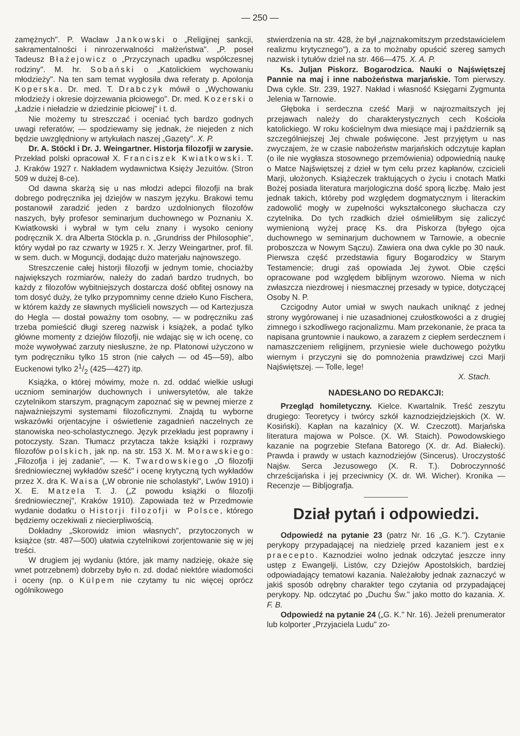— 250 —
zamężnych". P. Wacław Jankowski o „Religijnej sankcji, sakramentalności i ninrozerwalności małżeństwa". „P. poseł Tadeusz Błażejowicz o „Przyczynach upadku współczesnej rodziny". M. hr. Sobański o „Katolickiem wychowaniu młodzieży". Na ten sam temat wygłosiła dwa referaty p. Apolonja Koperska. Dr. med. T. Drabczyk mówił o „Wychowaniu młodzieży i okresie dojrzewania płciowego". Dr. med. Kozerski o „Ładzie i nieładzie w dziedzinie płciowej" i t. d.
Nie możemy tu streszczać i oceniać tych bardzo godnych uwagi referatów; — spodziewamy się jednak, że niejeden z nich będzie uwzględniony w artykułach naszej „Gazety". X. P.
Dr. A. Stöckl i Dr. J. Weingartner. Historja filozofji w zarysie. Przekład polski opracował X. Franciszek Kwiatkowski. T. J. Kraków 1927 r. Nakładem wydawnictwa Księży Jezuitów. (Stron 509 w dużej 8-ce).
Od dawna skarżą się u nas młodzi adepci filozofji na brak dobrego podręcznika jej dziejów w naszym języku. Brakowi temu postanowił zaradzić jeden z bardzo uzdolnionych filozofów naszych, były profesor seminarjum duchownego w Poznaniu X. Kwiatkowski i wybrał w tym celu znany i wysoko ceniony podręcznik X. dra Alberta Stöckla p. n. „Grundriss der Philosophie", który wydał po raz czwarty w 1925 r. X. Jerzy Weingartner, prof. fil. w sem. duch. w Moguncji, dodając dużo materjału najnowszego.
Streszczenie całej historji filozofji w jednym tomie, chociażby największych rozmiarów, należy do zadań bardzo trudnych, bo każdy z filozofów wybitniejszych dostarcza dość obfitej osnowy na tom dosyć duży, że tylko przypomnimy cenne dzieło Kuno Fischera, w którem każdy ze sławnych myślicieli nowszych — od Kartezjusza do Hegla — dostał poważny tom osobny, — w podręczniku zaś trzeba pomieścić długi szereg nazwisk i książek, a podać tylko główne momenty z dziejów filozofji, nie wdając się w ich ocenę, co może wywoływać zarzuty niesłuszne, że np. Platonowi użyczono w tym podręczniku tylko 15 stron (nie całych — od 45—59), albo Euckenowi tylko 21/2 (425—427) itp.
Książka, o której mówimy, może n. zd. oddać wielkie usługi uczniom seminarjów duchownych i uniwersytetów, ale także czytelnikom starszym, pragnącym zapoznać się w pewnej mierze z najważniejszymi systemami filozoficznymi. Znajdą tu wyborne wskazówki orjentacyjne i oświetlenie zagadnień naczelnych ze stanowiska neo-scholastycznego. Język przekładu jest poprawny i potoczysty. Szan. Tłumacz przytacza także książki i rozprawy filozofów polskich, jak np. na str. 153 X. M. Morawskiego: „Filozofja i jej zadanie", — K. Twardowskiego „O filozofji średniowiecznej wykładów sześć" i ocenę krytyczną tych wykładów przez X. dra K. Waisa („W obronie nie scholastyki", Lwów 1910) i X. E. Matzela T. J. („Z powodu książki o filozofji średniowiecznej", Kraków 1910). Zapowiada też w Przedmowie wydanie dodatku o Historji filozofji w Polsce, którego będziemy oczekiwali z niecierpliwością.
Dokładny „Skorowidz imion własnych", przytoczonych w książce (str. 487—500) ułatwia czytelnikowi zorjentowanie się w jej treści.
W drugiem jej wydaniu (które, jak mamy nadzieję, okaże się wnet potrzebnem) dobrzeby było n. zd. dodać niektóre wiadomości i oceny (np. o Külpem nie czytamy tu nic więcej oprócz ogólnikowego
stwierdzenia na str. 428, że był „najznakomitszym przedstawicielem realizmu krytycznego"), a za to możnaby opuścić szereg samych nazwisk i tytułów dzieł na str. 466—475. X. A. P.
Ks. Juljan Piskorz. Bogarodzica. Nauki o Najświętszej Pannie na maj i inne nabożeństwa marjańskie. Tom pierwszy. Dwa cykle. Str. 239, 1927. Nakład i własność Księgarni Zygmunta Jelenia w Tarnowie.
Głęboka i serdeczna cześć Marji w najrozmaitszych jej przejawach należy do charakterystycznych cech Kościoła katolickiego. W roku kościelnym dwa miesiące maj i październik są szczególniejszej Jej chwale poświęcone. Jest przyjętym u nas zwyczajem, że w czasie nabożeństw marjańskich odczytuje kapłan (o ile nie wygłasza stosownego przemówienia) odpowiednią naukę o Matce Najświętszej z dzieł w tym celu przez kapłanów, czcicieli Marji, ułożonych. Książeczek traktujących o życiu i cnotach Matki Bożej posiada literatura marjologiczna dość sporą liczbę. Mało jest jednak takich, któreby pod względem dogmatycznym i literackim zadowolić mogły w zupełności wykształconego słuchacza czy czytelnika. Do tych rzadkich dzieł ośmieliłbym się zaliczyć wymienioną wyżej pracę Ks. dra Piskorza (byłego ojca duchownego w seminarjum duchownem w Tarnowie, a obecnie proboszcza w Nowym Sączu). Zawiera ona dwa cykle po 30 nauk. Pierwsza część przedstawia figury Bogarodzicy w Starym Testamencie; drugi zaś opowiada Jej żywot. Obie części opracowane pod względem biblijnym wzorowo. Niema w nich zwłaszcza niezdrowej i niesmacznej przesady w typice, dotyczącej Osoby N. P.
Czcigodny Autor umiał w swych naukach uniknąć z jednej strony wygórowanej i nie uzasadnionej czułostkowości a z drugiej zimnego i szkodliwego racjonalizmu. Mam przekonanie, że praca ta napisana gruntownie i naukowo, a zarazem z ciepłem serdecznem i namaszczeniem religijnem, przyniesie wiele duchowego pożytku wiernym i przyczyni się do pomnożenia prawdziwej czci Marji Najświętszej. — Tolle, lege!
X. Stach.
NADESŁANO DO REDAKCJI:
Przegląd homiletyczny. Kielce. Kwartalnik. Treść zeszytu drugiego: Teoretycy i twórcy szkół kaznodziejdziejskich (X. W. Kosiński). Kapłan na kazalnicy (X. W. Czeczott). Marjańska literatura majowa w Polsce. (X. Wł. Staich). Powodowskiego kazanie na pogrzebie Stefana Batorego (X. dr. Ad. Białecki). Prawda i prawdy w ustach kaznodziejów (Sincerus). Uroczystość Najśw. Serca Jezusowego (X. R. T.). Dobroczynność chrześcijańska i jej przeciwnicy (X. dr. Wł. Wicher). Kronika — Recenzje — Bibljografja.
Dział pytań i odpowiedzi.
Odpowiedź na pytanie 23 (patrz Nr. 16 „G. K."). Czytanie perykopy przypadającej na niedzielę przed kazaniem jest ex praecepto. Kaznodziei wolno jednak odczytać jeszcze inny ustęp z Ewangelji, Listów, czy Dziejów Apostolskich, bardziej odpowiadający tematowi kazania. Należałoby jednak zaznaczyć w jakiś sposób odrębny charakter tego czytania od przypadającej perykopy. Np. odczytać po „Duchu Św." jako motto do kazania. X. F. B.
Odpowiedź na pytanie 24 („G. K." Nr. 16). Jeżeli prenumerator lub kolporter „Przyjaciela Ludu" zo-